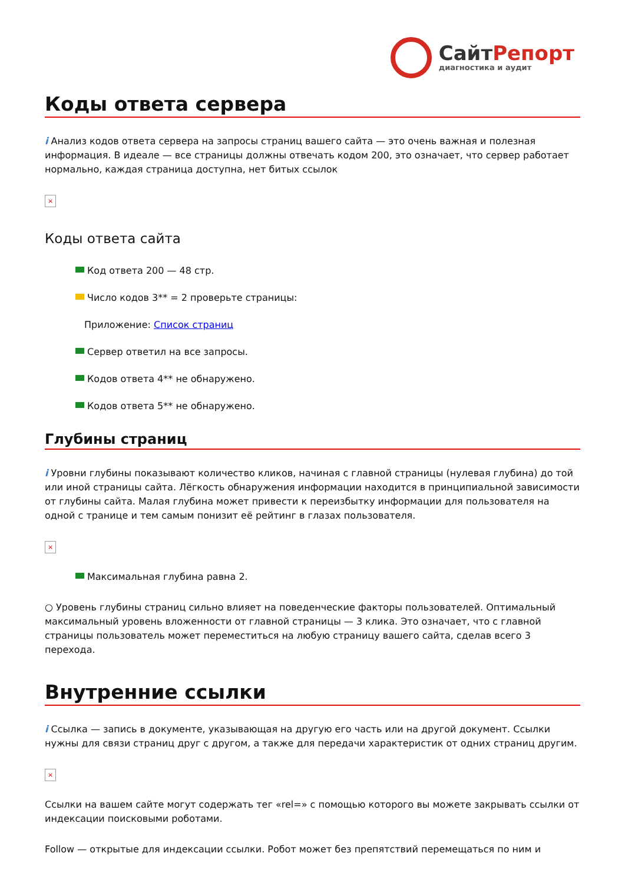СайтРепорт
диагностика и аудит
Коды ответа сервера
i Анализ кодов ответа сервера на запросы страниц вашего сайта — это очень важная и полезная информация. В идеале — все страницы должны отвечать кодом 200, это означает, что сервер работает нормально, каждая страница доступна, нет битых ссылок
×
Коды ответа сайта
Код ответа 200 — 48 стр.
Число кодов 3** = 2 проверьте страницы:
Приложение: Список страниц
Сервер ответил на все запросы.
Кодов ответа 4** не обнаружено.
Кодов ответа 5** не обнаружено.
Глубины страниц
i Уровни глубины показывают количество кликов, начиная с главной страницы (нулевая глубина) до той или иной страницы сайта. Лёгкость обнаружения информации находится в принципиальной зависимости от глубины сайта. Малая глубина может привести к переизбытку информации для пользователя на одной с транице и тем самым понизит её рейтинг в глазах пользователя.
×
Максимальная глубина равна 2.
○ Уровень глубины страниц сильно влияет на поведенческие факторы пользователей. Оптимальный максимальный уровень вложенности от главной страницы — 3 клика. Это означает, что с главной страницы пользователь может переместиться на любую страницу вашего сайта, сделав всего 3 перехода.
Внутренние ссылки
i Ссылка — запись в документе, указывающая на другую его часть или на другой документ. Ссылки нужны для связи страниц друг с другом, а также для передачи характеристик от одних страниц другим.
×
Ссылки на вашем сайте могут содержать тег «rel=» с помощью которого вы можете закрывать ссылки от индексации поисковыми роботами.
Follow — открытые для индексации ссылки. Робот может без препятствий перемещаться по ним и